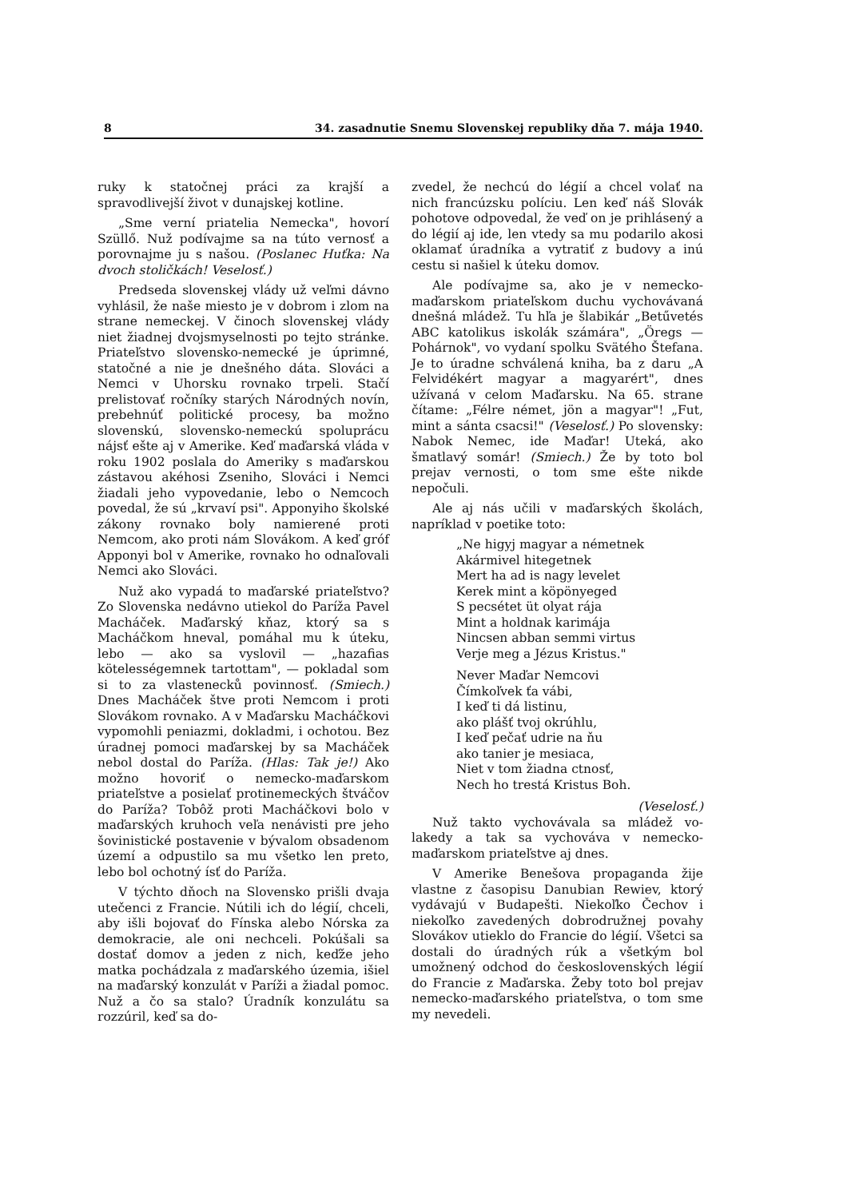8 34. zasadnutie Snemu Slovenskej republiky dňa 7. mája 1940.
ruky k statočnej práci za krajší a spravodlivejší život v dunajskej kotline.
„Sme verní priatelia Nemecka", hovorí Szüllő. Nuž podívajme sa na túto vernosť a porovnajme ju s našou. (Poslanec Huťka: Na dvoch stoličkách! Veselosť.)
Predseda slovenskej vlády už veľmi dávno vyhlásil, že naše miesto je v dobrom i zlom na strane nemeckej. V činoch slovenskej vlády niet žiadnej dvojsmyselnosti po tejto stránke. Priateľstvo slovensko-nemecké je úprimné, statočné a nie je dnešného dáta. Slováci a Nemci v Uhorsku rovnako trpeli. Stačí prelistovať ročníky starých Národných novín, prebehnúť politické procesy, ba možno slovenskú, slovensko-nemeckú spoluprácu nájsť ešte aj v Amerike. Keď maďarská vláda v roku 1902 poslala do Ameriky s maďarskou zástavou akéhosi Zseniho, Slováci i Nemci žiadali jeho vypovedanie, lebo o Nemcoch povedal, že sú „krvaví psi". Apponyiho školské zákony rovnako boly namierené proti Nemcom, ako proti nám Slovákom. A keď gróf Apponyi bol v Amerike, rovnako ho odnaľovali Nemci ako Slováci.
Nuž ako vypadá to maďarské priateľstvo? Zo Slovenska nedávno utiekol do Paríža Pavel Macháček. Maďarský kňaz, ktorý sa s Macháčkom hneval, pomáhal mu k úteku, lebo — ako sa vyslovil — „hazafias kötelességemnek tartottam", — pokladal som si to za vlastenecků povinnosť. (Smiech.) Dnes Macháček štve proti Nemcom i proti Slovákom rovnako. A v Maďarsku Macháčkovi vypomohli peniazmi, dokladmi, i ochotou. Bez úradnej pomoci maďarskej by sa Macháček nebol dostal do Paríža. (Hlas: Tak je!) Ako možno hovoriť o nemecko-maďarskom priateľstve a posielať protinemeckých štváčov do Paríža? Tobôž proti Macháčkovi bolo v maďarských kruhoch veľa nenávisti pre jeho šovinistické postavenie v bývalom obsadenom území a odpustilo sa mu všetko len preto, lebo bol ochotný ísť do Paríža.
V týchto dňoch na Slovensko prišli dvaja utečenci z Francie. Nútili ich do légií, chceli, aby išli bojovať do Fínska alebo Nórska za demokracie, ale oni nechceli. Pokúšali sa dostať domov a jeden z nich, keďže jeho matka pochádzala z maďarského územia, išiel na maďarský konzulát v Paríži a žiadal pomoc. Nuž a čo sa stalo? Úradník konzulátu sa rozzúril, keď sa do-
zvedel, že nechcú do légií a chcel volať na nich francúzsku políciu. Len keď náš Slovák pohotove odpovedal, že veď on je prihlásený a do légií aj ide, len vtedy sa mu podarilo akosi oklamať úradníka a vytratiť z budovy a inú cestu si našiel k úteku domov.
Ale podívajme sa, ako je v nemecko-maďarskom priateľskom duchu vychovávaná dnešná mládež. Tu hľa je šlabikár „Betűvetés ABC katolikus iskolák számára", „Öregs — Pohárnok", vo vydaní spolku Svätého Štefana. Je to úradne schválená kniha, ba z daru „A Felvidékért magyar a magyarért", dnes užívaná v celom Maďarsku. Na 65. strane čítame: „Félre német, jön a magyar"! „Fut, mint a sánta csacsi!" (Veselosť.) Po slovensky: Nabok Nemec, ide Maďar! Uteká, ako šmatlavý somár! (Smiech.) Že by toto bol prejav vernosti, o tom sme ešte nikde nepočuli.
Ale aj nás učili v maďarských školách, napríklad v poetike toto:
„Ne higyj magyar a németnek
Akármivel hitegetnek
Mert ha ad is nagy levelet
Kerek mint a köpönyeged
S pecsétet üt olyat rája
Mint a holdnak karimája
Nincsen abban semmi virtus
Verje meg a Jézus Kristus."
Never Maďar Nemcovi
Čímkoľvek ťa vábi,
I keď ti dá listinu,
ako plášť tvoj okrúhlu,
I keď pečať udrie na ňu
ako tanier je mesiaca,
Niet v tom žiadna ctnosť,
Nech ho trestá Kristus Boh.
(Veselosť.)
Nuž takto vychovávala sa mládež vo-lakedy a tak sa vychováva v nemecko-maďarskom priateľstve aj dnes.
V Amerike Benešova propaganda žije vlastne z časopisu Danubian Rewiev, ktorý vydávajú v Budapešti. Niekoľko Čechov i niekoľko zavedených dobrodružnej povahy Slovákov utieklo do Francie do légií. Všetci sa dostali do úradných rúk a všetkým bol umožnený odchod do československých légií do Francie z Maďarska. Žeby toto bol prejav nemecko-maďarského priateľstva, o tom sme my nevedeli.